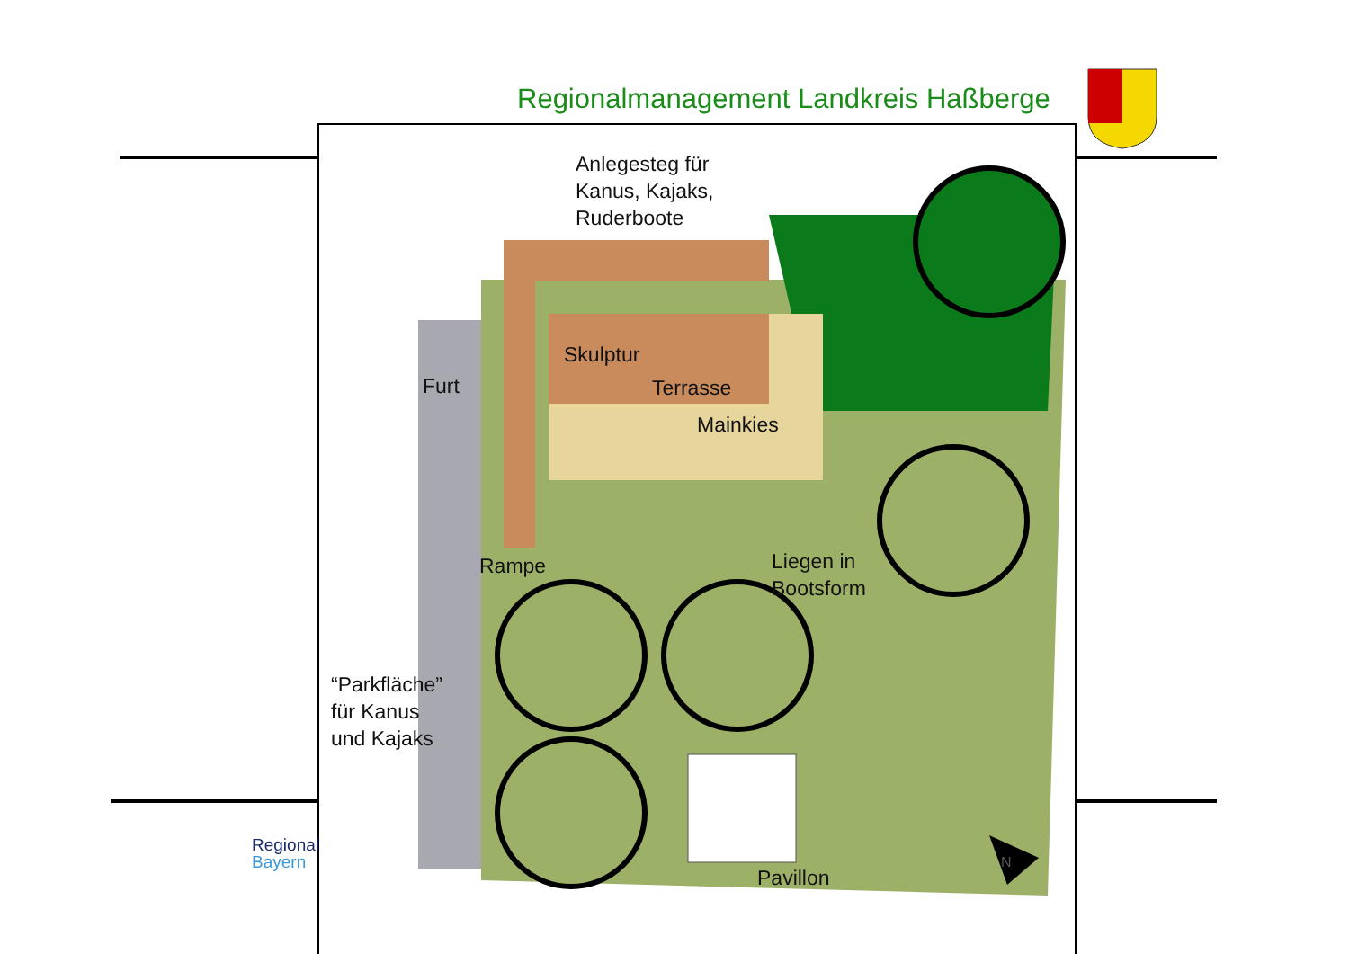Regionalmanagement Landkreis Haßberge
Anlegesteg für
Kanus, Kajaks,
Ruderboote
Furt
Skulptur
Terrasse
Mainkies
Rampe
Liegen in
Bootsform
“Parkfläche”
für Kanus
und Kajaks
Pavillon
N
Regional
Bayern